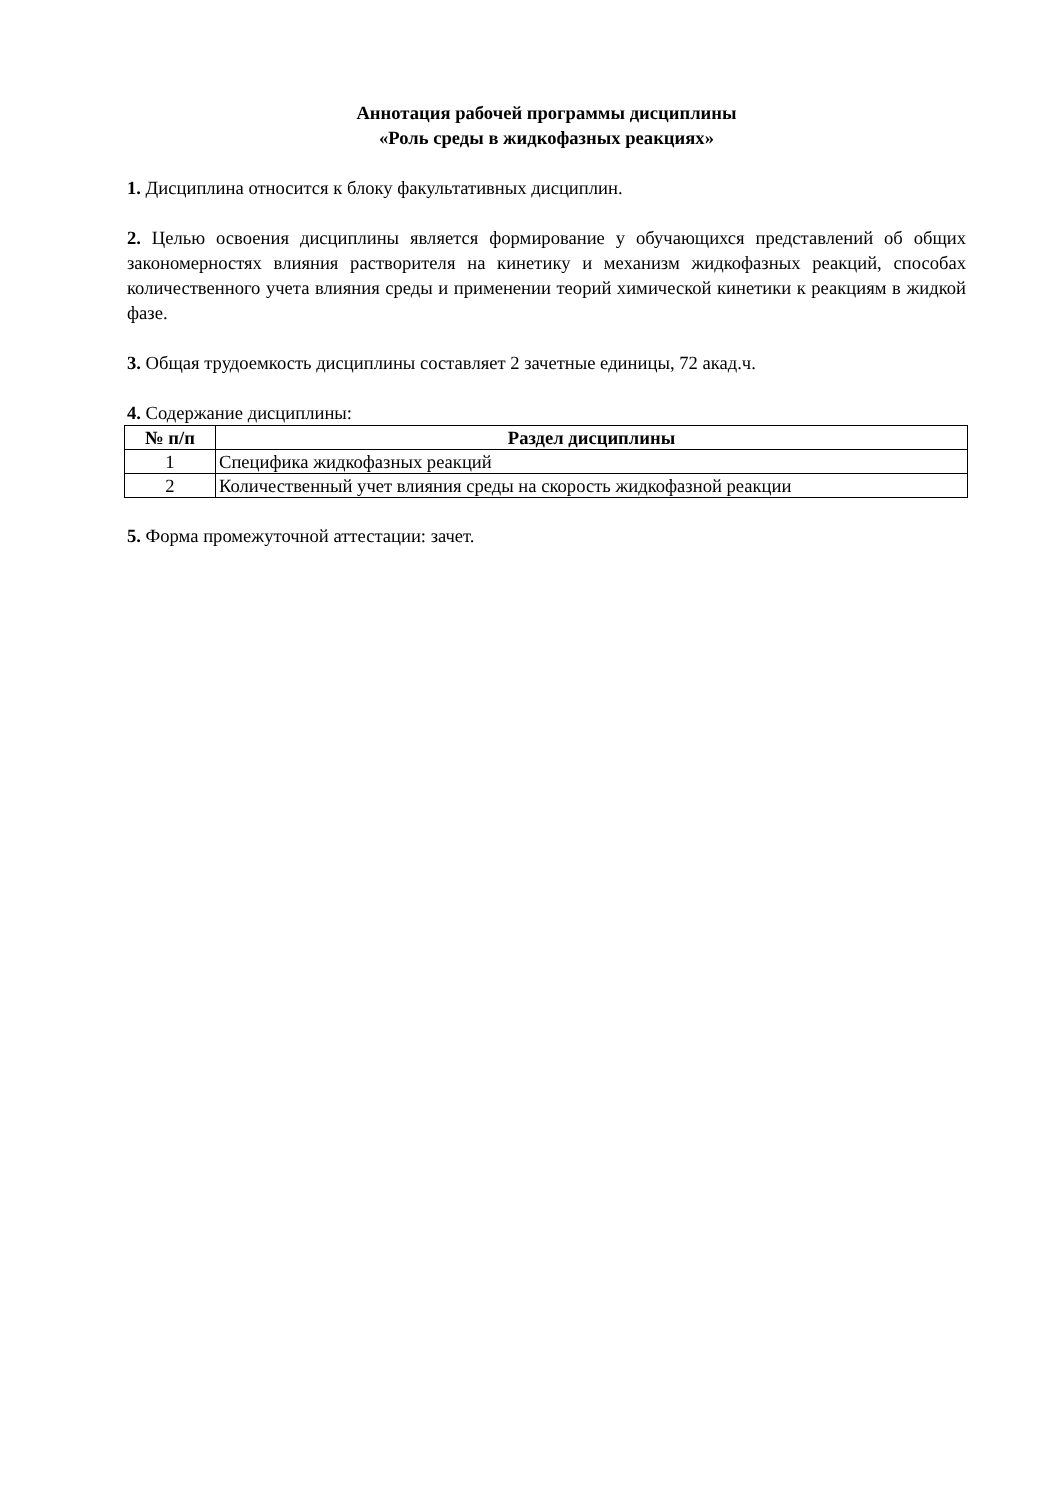Аннотация рабочей программы дисциплины
«Роль среды в жидкофазных реакциях»
1. Дисциплина относится к блоку факультативных дисциплин.
2. Целью освоения дисциплины является формирование у обучающихся представлений об общих закономерностях влияния растворителя на кинетику и механизм жидкофазных реакций, способах количественного учета влияния среды и применении теорий химической кинетики к реакциям в жидкой фазе.
3. Общая трудоемкость дисциплины составляет 2 зачетные единицы, 72 акад.ч.
4. Содержание дисциплины:
| № п/п | Раздел дисциплины |
| --- | --- |
| 1 | Специфика жидкофазных реакций |
| 2 | Количественный учет влияния среды на скорость жидкофазной реакции |
5. Форма промежуточной аттестации: зачет.